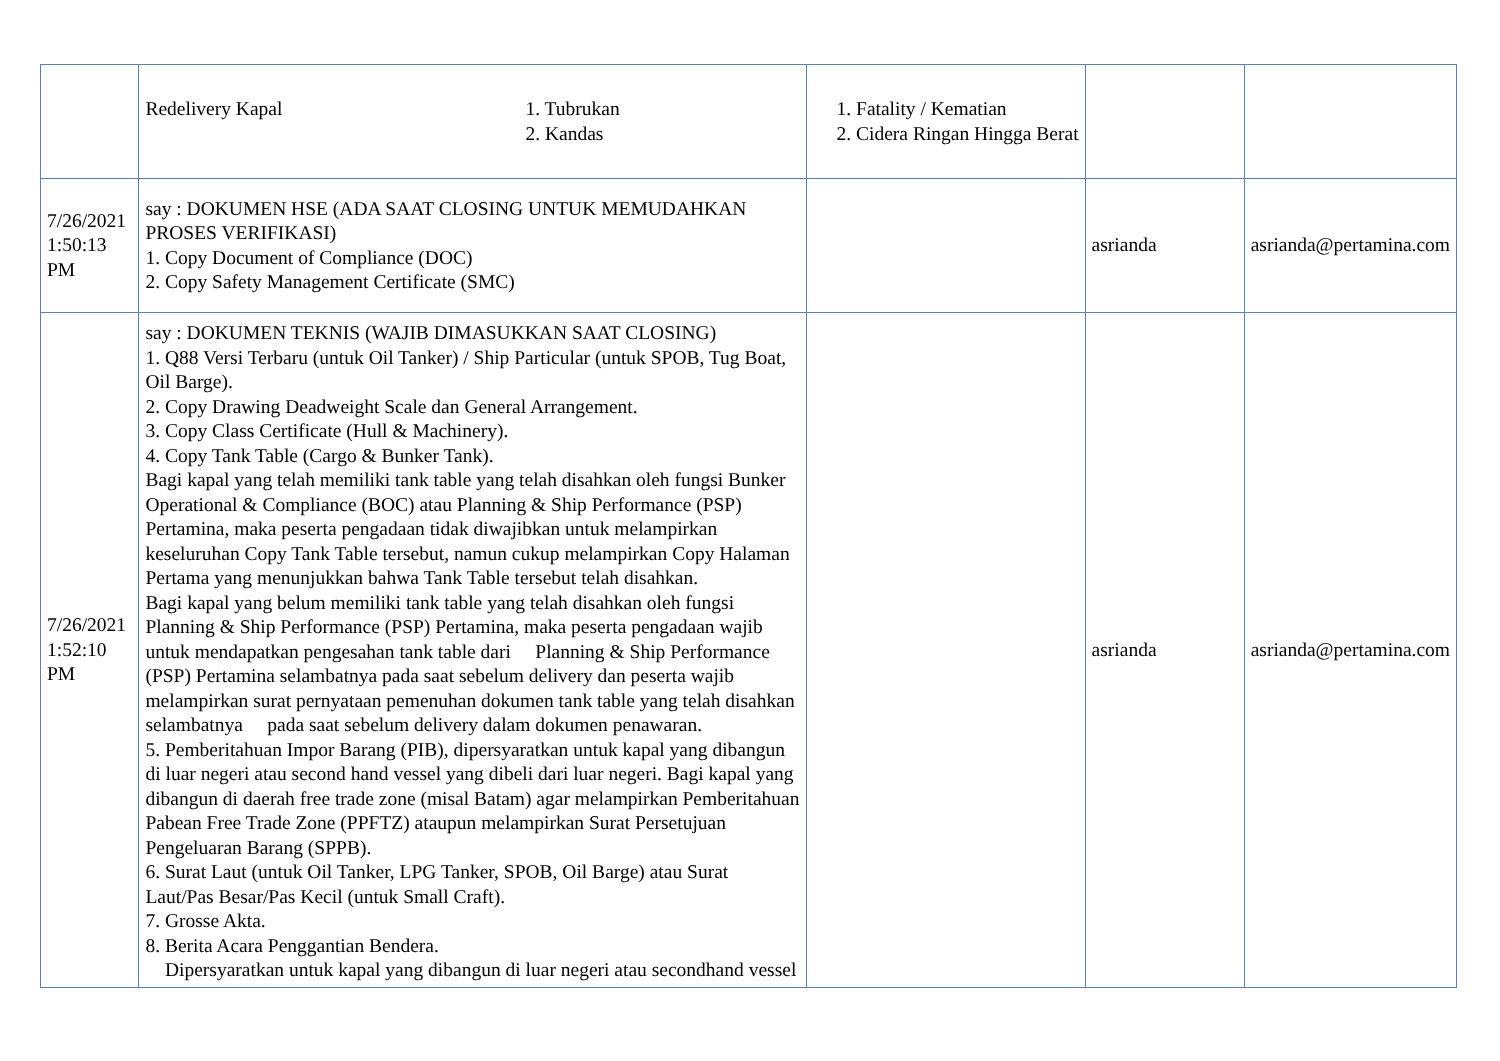| | Redelivery Kapal 1. Tubrukan 2. Kandas | 1. Fatality / Kematian 2. Cidera Ringan Hingga Berat | | |
| 7/26/2021 1:50:13 PM | say : DOKUMEN HSE (ADA SAAT CLOSING UNTUK MEMUDAHKAN PROSES VERIFIKASI) 1. Copy Document of Compliance (DOC) 2. Copy Safety Management Certificate (SMC) | | asrianda | asrianda@pertamina.com |
| 7/26/2021 1:52:10 PM | say : DOKUMEN TEKNIS (WAJIB DIMASUKKAN SAAT CLOSING) 1. Q88 Versi Terbaru (untuk Oil Tanker) / Ship Particular (untuk SPOB, Tug Boat, Oil Barge). 2. Copy Drawing Deadweight Scale dan General Arrangement. 3. Copy Class Certificate (Hull & Machinery). 4. Copy Tank Table (Cargo & Bunker Tank). Bagi kapal yang telah memiliki tank table yang telah disahkan oleh fungsi Bunker Operational & Compliance (BOC) atau Planning & Ship Performance (PSP) Pertamina, maka peserta pengadaan tidak diwajibkan untuk melampirkan keseluruhan Copy Tank Table tersebut, namun cukup melampirkan Copy Halaman Pertama yang menunjukkan bahwa Tank Table tersebut telah disahkan. Bagi kapal yang belum memiliki tank table yang telah disahkan oleh fungsi Planning & Ship Performance (PSP) Pertamina, maka peserta pengadaan wajib untuk mendapatkan pengesahan tank table dari Planning & Ship Performance (PSP) Pertamina selambatnya pada saat sebelum delivery dan peserta wajib melampirkan surat pernyataan pemenuhan dokumen tank table yang telah disahkan selambatnya pada saat sebelum delivery dalam dokumen penawaran. 5. Pemberitahuan Impor Barang (PIB), dipersyaratkan untuk kapal yang dibangun di luar negeri atau second hand vessel yang dibeli dari luar negeri. Bagi kapal yang dibangun di daerah free trade zone (misal Batam) agar melampirkan Pemberitahuan Pabean Free Trade Zone (PPFTZ) ataupun melampirkan Surat Persetujuan Pengeluaran Barang (SPPB). 6. Surat Laut (untuk Oil Tanker, LPG Tanker, SPOB, Oil Barge) atau Surat Laut/Pas Besar/Pas Kecil (untuk Small Craft). 7. Grosse Akta. 8. Berita Acara Penggantian Bendera. Dipersyaratkan untuk kapal yang dibangun di luar negeri atau secondhand vessel | | asrianda | asrianda@pertamina.com |